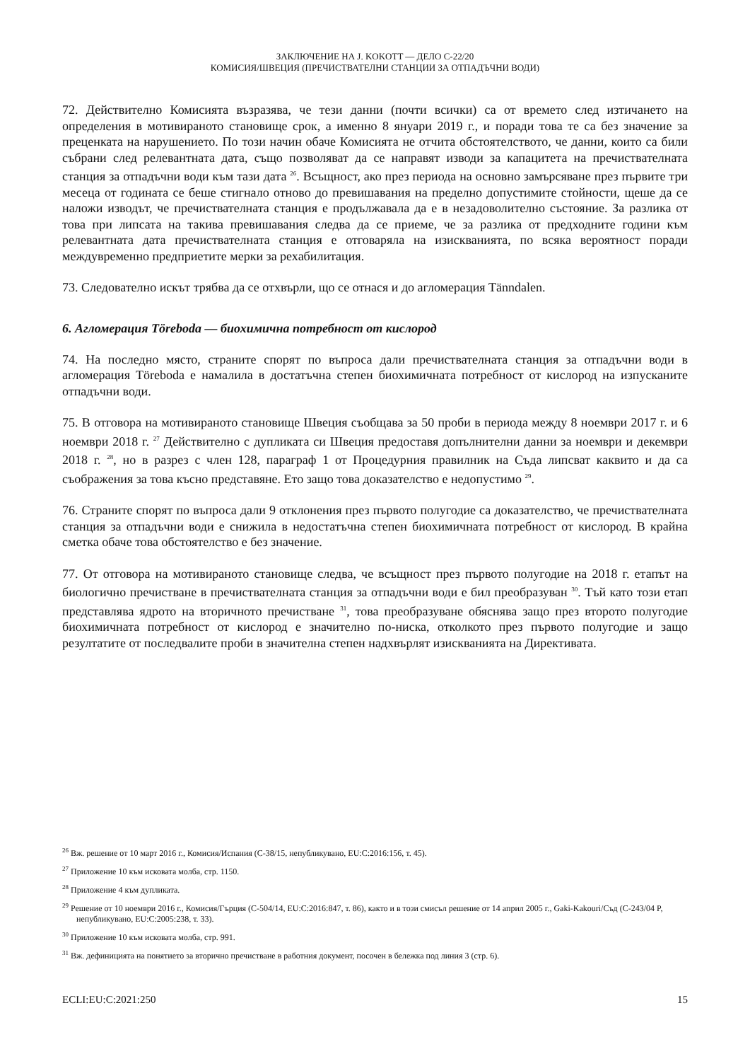ЗАКЛЮЧЕНИЕ НА J. KOKOTT — ДЕЛО C-22/20
КОМИСИЯ/ШВЕЦИЯ (ПРЕЧИСТВАТЕЛНИ СТАНЦИИ ЗА ОТПАДЪЧНИ ВОДИ)
72. Действително Комисията възразява, че тези данни (почти всички) са от времето след изтичането на определения в мотивираното становище срок, а именно 8 януари 2019 г., и поради това те са без значение за преценката на нарушението. По този начин обаче Комисията не отчита обстоятелството, че данни, които са били събрани след релевантната дата, също позволяват да се направят изводи за капацитета на пречиствателната станция за отпадъчни води към тази дата <sup>26</sup>. Всъщност, ако през периода на основно замърсяване през първите три месеца от годината се беше стигнало отново до превишавания на пределно допустимите стойности, щеше да се наложи изводът, че пречиствателната станция е продължавала да е в незадоволително състояние. За разлика от това при липсата на такива превишавания следва да се приеме, че за разлика от предходните години към релевантната дата пречиствателната станция е отговаряла на изискванията, по всяка вероятност поради междувременно предприетите мерки за рехабилитация.
73. Следователно искът трябва да се отхвърли, що се отнася и до агломерация Tänndalen.
6. Агломерация Töreboda — биохимична потребност от кислород
74. На последно място, страните спорят по въпроса дали пречиствателната станция за отпадъчни води в агломерация Töreboda е намалила в достатъчна степен биохимичната потребност от кислород на изпусканите отпадъчни води.
75. В отговора на мотивираното становище Швеция съобщава за 50 проби в периода между 8 ноември 2017 г. и 6 ноември 2018 г. <sup>27</sup> Действително с дупликата си Швеция предоставя допълнителни данни за ноември и декември 2018 г. <sup>28</sup>, но в разрез с член 128, параграф 1 от Процедурния правилник на Съда липсват каквито и да са съображения за това късно представяне. Ето защо това доказателство е недопустимо <sup>29</sup>.
76. Страните спорят по въпроса дали 9 отклонения през първото полугодие са доказателство, че пречиствателната станция за отпадъчни води е снижила в недостатъчна степен биохимичната потребност от кислород. В крайна сметка обаче това обстоятелство е без значение.
77. От отговора на мотивираното становище следва, че всъщност през първото полугодие на 2018 г. етапът на биологично пречистване в пречиствателната станция за отпадъчни води е бил преобразуван <sup>30</sup>. Тъй като този етап представлява ядрото на вторичното пречистване <sup>31</sup>, това преобразуване обяснява защо през второто полугодие биохимичната потребност от кислород е значително по-ниска, отколкото през първото полугодие и защо резултатите от последвалите проби в значителна степен надхвърлят изискванията на Директивата.
<sup>26</sup> Вж. решение от 10 март 2016 г., Комисия/Испания (C-38/15, непубликувано, EU:C:2016:156, т. 45).
<sup>27</sup> Приложение 10 към исковата молба, стр. 1150.
<sup>28</sup> Приложение 4 към дупликата.
<sup>29</sup> Решение от 10 ноември 2016 г., Комисия/Гърция (C-504/14, EU:C:2016:847, т. 86), както и в този смисъл решение от 14 април 2005 г., Gaki-Kakouri/Съд (C-243/04 P, непубликувано, EU:C:2005:238, т. 33).
<sup>30</sup> Приложение 10 към исковата молба, стр. 991.
<sup>31</sup> Вж. дефиницията на понятието за вторично пречистване в работния документ, посочен в бележка под линия 3 (стр. 6).
ECLI:EU:C:2021:250 15